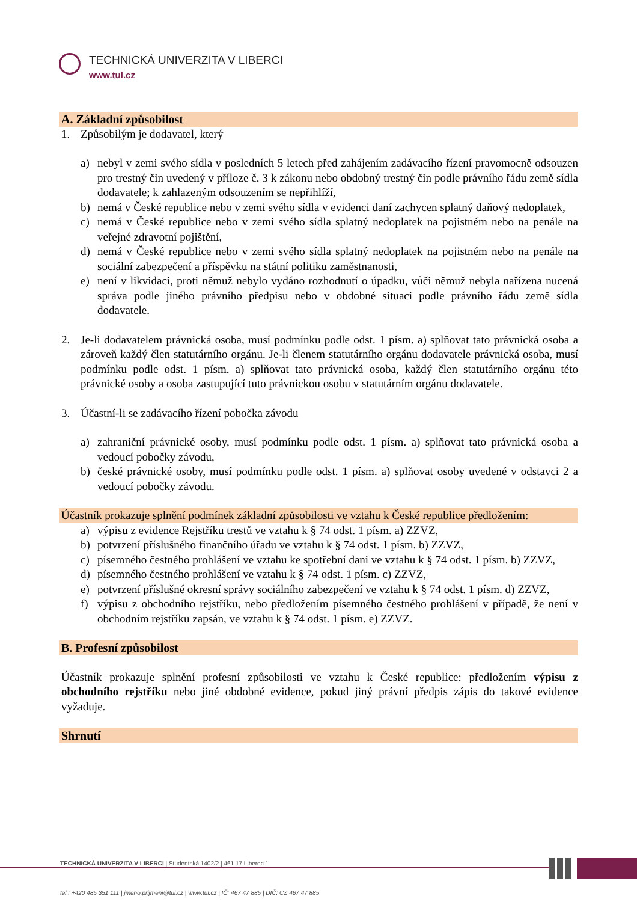TECHNICKÁ UNIVERZITA V LIBERCI
www.tul.cz
A. Základní způsobilost
1. Způsobilým je dodavatel, který
a) nebyl v zemi svého sídla v posledních 5 letech před zahájením zadávacího řízení pravomocně odsouzen pro trestný čin uvedený v příloze č. 3 k zákonu nebo obdobný trestný čin podle právního řádu země sídla dodavatele; k zahlazeným odsouzením se nepřihlíží,
b) nemá v České republice nebo v zemi svého sídla v evidenci daní zachycen splatný daňový nedoplatek,
c) nemá v České republice nebo v zemi svého sídla splatný nedoplatek na pojistném nebo na penále na veřejné zdravotní pojištění,
d) nemá v České republice nebo v zemi svého sídla splatný nedoplatek na pojistném nebo na penále na sociální zabezpečení a příspěvku na státní politiku zaměstnanosti,
e) není v likvidaci, proti němuž nebylo vydáno rozhodnutí o úpadku, vůči němuž nebyla nařízena nucená správa podle jiného právního předpisu nebo v obdobné situaci podle právního řádu země sídla dodavatele.
2. Je-li dodavatelem právnická osoba, musí podmínku podle odst. 1 písm. a) splňovat tato právnická osoba a zároveň každý člen statutárního orgánu. Je-li členem statutárního orgánu dodavatele právnická osoba, musí podmínku podle odst. 1 písm. a) splňovat tato právnická osoba, každý člen statutárního orgánu této právnické osoby a osoba zastupující tuto právnickou osobu v statutárním orgánu dodavatele.
3. Účastní-li se zadávacího řízení pobočka závodu
a) zahraniční právnické osoby, musí podmínku podle odst. 1 písm. a) splňovat tato právnická osoba a vedoucí pobočky závodu,
b) české právnické osoby, musí podmínku podle odst. 1 písm. a) splňovat osoby uvedené v odstavci 2 a vedoucí pobočky závodu.
Účastník prokazuje splnění podmínek základní způsobilosti ve vztahu k České republice předložením:
a) výpisu z evidence Rejstříku trestů ve vztahu k § 74 odst. 1 písm. a) ZZVZ,
b) potvrzení příslušného finančního úřadu ve vztahu k § 74 odst. 1 písm. b) ZZVZ,
c) písemného čestného prohlášení ve vztahu ke spotřební dani ve vztahu k § 74 odst. 1 písm. b) ZZVZ,
d) písemného čestného prohlášení ve vztahu k § 74 odst. 1 písm. c) ZZVZ,
e) potvrzení příslušné okresní správy sociálního zabezpečení ve vztahu k § 74 odst. 1 písm. d) ZZVZ,
f) výpisu z obchodního rejstříku, nebo předložením písemného čestného prohlášení v případě, že není v obchodním rejstříku zapsán, ve vztahu k § 74 odst. 1 písm. e) ZZVZ.
B. Profesní způsobilost
Účastník prokazuje splnění profesní způsobilosti ve vztahu k České republice: předložením výpisu z obchodního rejstříku nebo jiné obdobné evidence, pokud jiný právní předpis zápis do takové evidence vyžaduje.
Shrnutí
TECHNICKÁ UNIVERZITA V LIBERCI | Studentská 1402/2 | 461 17 Liberec 1
tel.: +420 485 351 111 | jmeno.prijmeni@tul.cz | www.tul.cz | IČ: 467 47 885 | DIČ: CZ 467 47 885